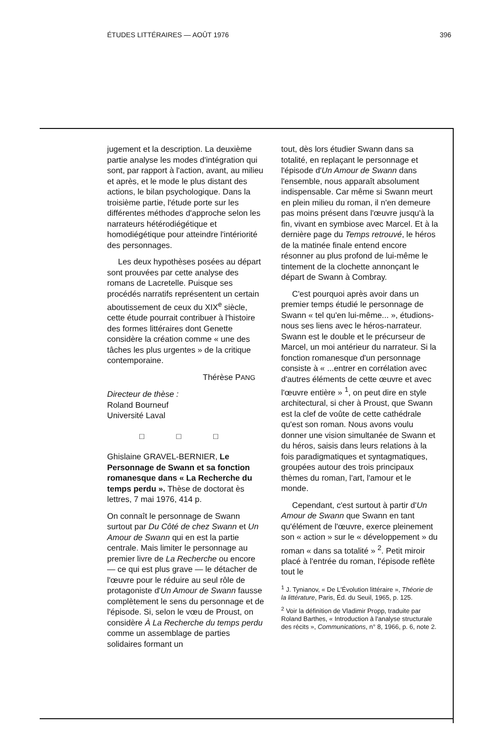ÉTUDES LITTÉRAIRES — AOÛT 1976 396
jugement et la description. La deuxième partie analyse les modes d'intégration qui sont, par rapport à l'action, avant, au milieu et après, et le mode le plus distant des actions, le bilan psychologique. Dans la troisième partie, l'étude porte sur les différentes méthodes d'approche selon les narrateurs hétérodiégétique et homodiégétique pour atteindre l'intériorité des personnages.
Les deux hypothèses posées au départ sont prouvées par cette analyse des romans de Lacretelle. Puisque ses procédés narratifs représentent un certain aboutissement de ceux du XIX<sup>e</sup> siècle, cette étude pourrait contribuer à l'histoire des formes littéraires dont Genette considère la création comme « une des tâches les plus urgentes » de la critique contemporaine.
Thérèse PANG
Directeur de thèse :
Roland Bourneuf
Université Laval
□ □ □
Ghislaine GRAVEL-BERNIER, Le Personnage de Swann et sa fonction romanesque dans « La Recherche du temps perdu ». Thèse de doctorat ès lettres, 7 mai 1976, 414 p.
On connaît le personnage de Swann surtout par Du Côté de chez Swann et Un Amour de Swann qui en est la partie centrale. Mais limiter le personnage au premier livre de La Recherche ou encore — ce qui est plus grave — le détacher de l'œuvre pour le réduire au seul rôle de protagoniste d'Un Amour de Swann fausse complètement le sens du personnage et de l'épisode. Si, selon le vœu de Proust, on considère À La Recherche du temps perdu comme un assemblage de parties solidaires formant un
tout, dès lors étudier Swann dans sa totalité, en replaçant le personnage et l'épisode d'Un Amour de Swann dans l'ensemble, nous apparaît absolument indispensable. Car même si Swann meurt en plein milieu du roman, il n'en demeure pas moins présent dans l'œuvre jusqu'à la fin, vivant en symbiose avec Marcel. Et à la dernière page du Temps retrouvé, le héros de la matinée finale entend encore résonner au plus profond de lui-même le tintement de la clochette annonçant le départ de Swann à Combray.
C'est pourquoi après avoir dans un premier temps étudié le personnage de Swann « tel qu'en lui-même... », étudions-nous ses liens avec le héros-narrateur. Swann est le double et le précurseur de Marcel, un moi antérieur du narrateur. Si la fonction romanesque d'un personnage consiste à « ...entrer en corrélation avec d'autres éléments de cette œuvre et avec l'œuvre entière » <sup>1</sup>, on peut dire en style architectural, si cher à Proust, que Swann est la clef de voûte de cette cathédrale qu'est son roman. Nous avons voulu donner une vision simultanée de Swann et du héros, saisis dans leurs relations à la fois paradigmatiques et syntagmatiques, groupées autour des trois principaux thèmes du roman, l'art, l'amour et le monde.
Cependant, c'est surtout à partir d'Un Amour de Swann que Swann en tant qu'élément de l'œuvre, exerce pleinement son « action » sur le « développement » du roman « dans sa totalité » <sup>2</sup>. Petit miroir placé à l'entrée du roman, l'épisode reflète tout le
<sup>1</sup> J. Tynianov, « De L'Évolution littéraire », Théorie de la littérature, Paris, Éd. du Seuil, 1965, p. 125.
<sup>2</sup> Voir la définition de Vladimir Propp, traduite par Roland Barthes, « Introduction à l'analyse structurale des récits », Communications, n° 8, 1966, p. 6, note 2.